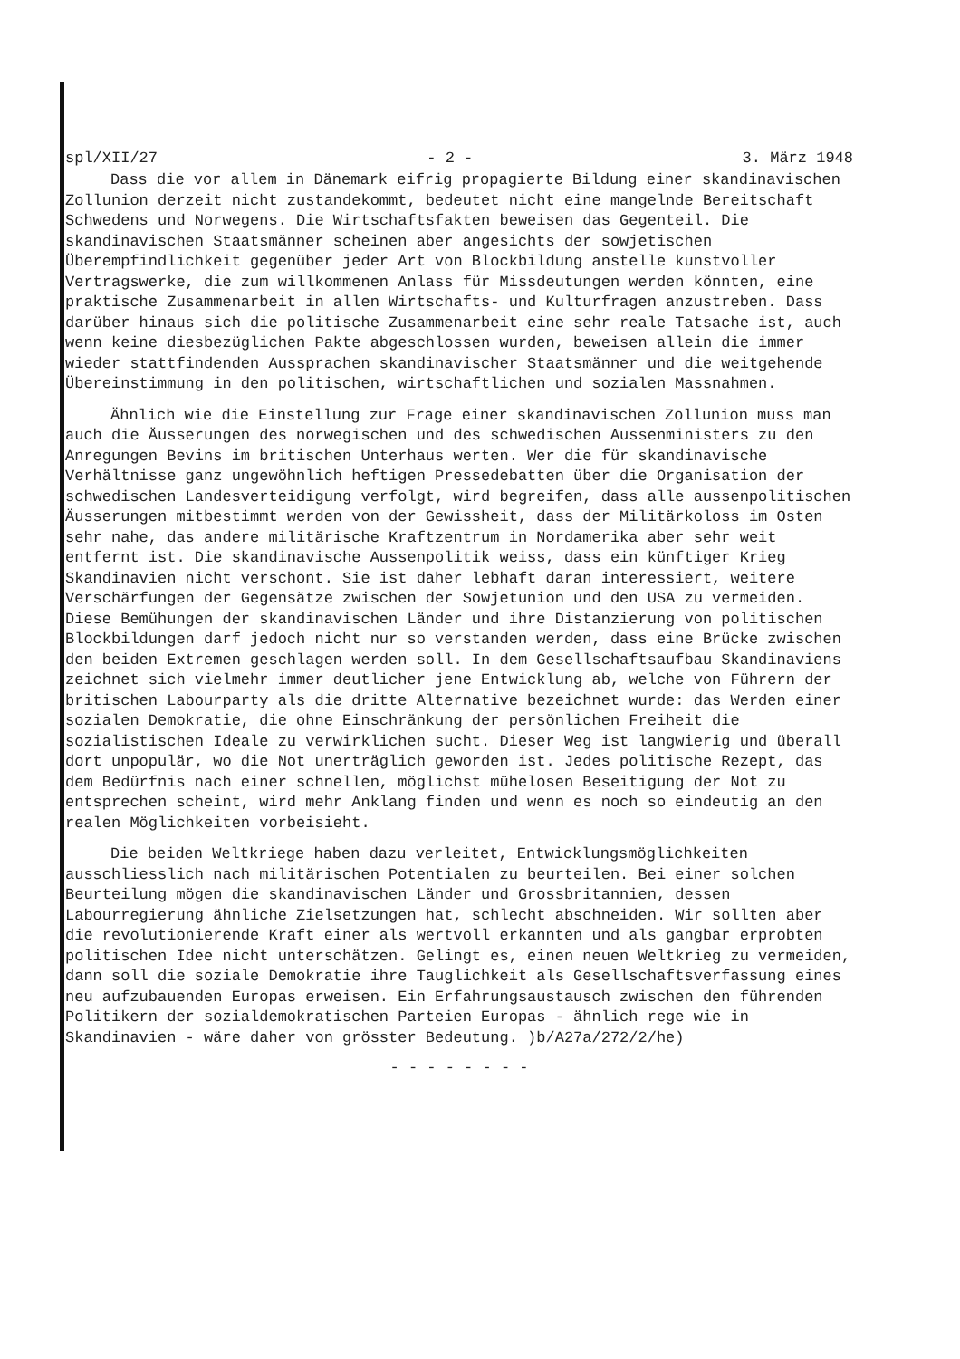spl/XII/27 - 2 - 3. März 1948
Dass die vor allem in Dänemark eifrig propagierte Bildung einer skandinavischen Zollunion derzeit nicht zustandekommt, bedeutet nicht eine mangelnde Bereitschaft Schwedens und Norwegens. Die Wirtschaftsfakten beweisen das Gegenteil. Die skandinavischen Staatsmänner scheinen aber angesichts der sowjetischen Überempfindlichkeit gegenüber jeder Art von Blockbildung anstelle kunstvoller Vertragswerke, die zum willkommenen Anlass für Missdeutungen werden könnten, eine praktische Zusammenarbeit in allen Wirtschafts- und Kulturfragen anzustreben. Dass darüber hinaus sich die politische Zusammenarbeit eine sehr reale Tatsache ist, auch wenn keine diesbezüglichen Pakte abgeschlossen wurden, beweisen allein die immer wieder stattfindenden Aussprachen skandinavischer Staatsmänner und die weitgehende Übereinstimmung in den politischen, wirtschaftlichen und sozialen Massnahmen.
Ähnlich wie die Einstellung zur Frage einer skandinavischen Zollunion muss man auch die Äusserungen des norwegischen und des schwedischen Aussenministers zu den Anregungen Bevins im britischen Unterhaus werten. Wer die für skandinavische Verhältnisse ganz ungewöhnlich heftigen Pressedebatten über die Organisation der schwedischen Landesverteidigung verfolgt, wird begreifen, dass alle aussenpolitischen Äusserungen mitbestimmt werden von der Gewissheit, dass der Militärkoloss im Osten sehr nahe, das andere militärische Kraftzentrum in Nordamerika aber sehr weit entfernt ist. Die skandinavische Aussenpolitik weiss, dass ein künftiger Krieg Skandinavien nicht verschont. Sie ist daher lebhaft daran interessiert, weitere Verschärfungen der Gegensätze zwischen der Sowjetunion und den USA zu vermeiden. Diese Bemühungen der skandinavischen Länder und ihre Distanzierung von politischen Blockbildungen darf jedoch nicht nur so verstanden werden, dass eine Brücke zwischen den beiden Extremen geschlagen werden soll. In dem Gesellschaftsaufbau Skandinaviens zeichnet sich vielmehr immer deutlicher jene Entwicklung ab, welche von Führern der britischen Labourparty als die dritte Alternative bezeichnet wurde: das Werden einer sozialen Demokratie, die ohne Einschränkung der persönlichen Freiheit die sozialistischen Ideale zu verwirklichen sucht. Dieser Weg ist langwierig und überall dort unpopulär, wo die Not unerträglich geworden ist. Jedes politische Rezept, das dem Bedürfnis nach einer schnellen, möglichst mühelosen Beseitigung der Not zu entsprechen scheint, wird mehr Anklang finden und wenn es noch so eindeutig an den realen Möglichkeiten vorbeisieht.
Die beiden Weltkriege haben dazu verleitet, Entwicklungsmöglichkeiten ausschliesslich nach militärischen Potentialen zu beurteilen. Bei einer solchen Beurteilung mögen die skandinavischen Länder und Grossbritannien, dessen Labourregierung ähnliche Zielsetzungen hat, schlecht abschneiden. Wir sollten aber die revolutionierende Kraft einer als wertvoll erkannten und als gangbar erprobten politischen Idee nicht unterschätzen. Gelingt es, einen neuen Weltkrieg zu vermeiden, dann soll die soziale Demokratie ihre Tauglichkeit als Gesellschaftsverfassung eines neu aufzubauenden Europas erweisen. Ein Erfahrungsaustausch zwischen den führenden Politikern der sozialdemokratischen Parteien Europas - ähnlich rege wie in Skandinavien - wäre daher von grösster Bedeutung. )b/A27a/272/2/he)
- - - - - - - -